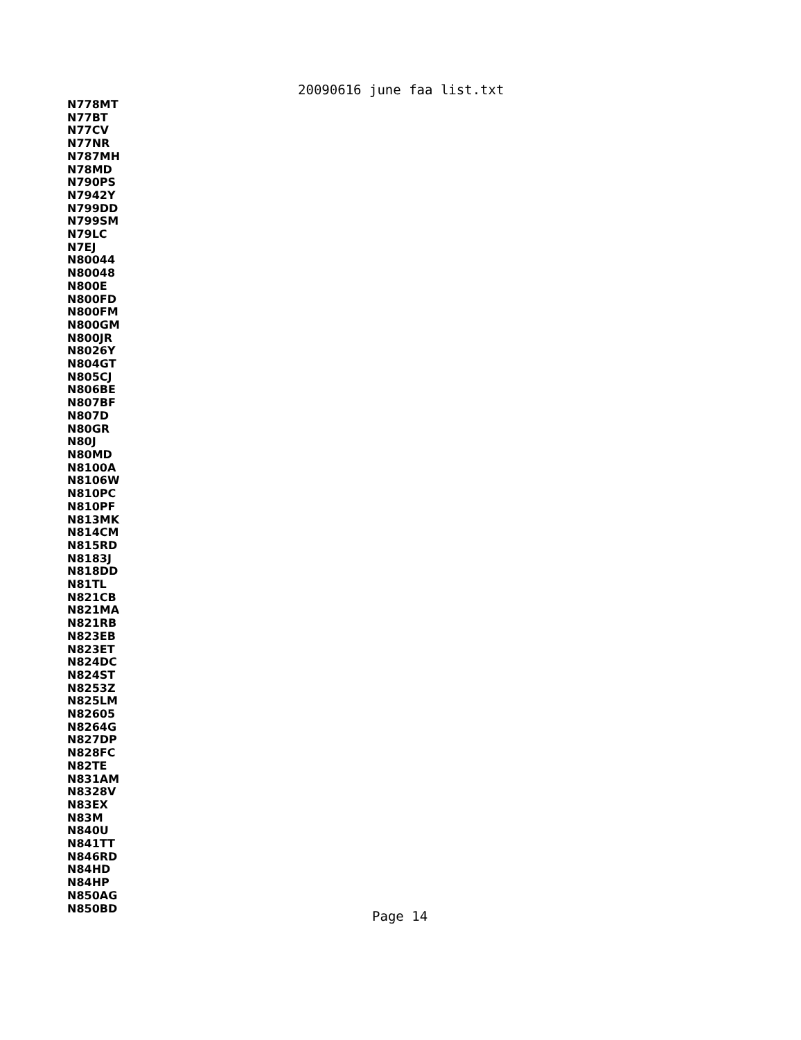20090616 june faa list.txt
N778MT
N77BT
N77CV
N77NR
N787MH
N78MD
N790PS
N7942Y
N799DD
N799SM
N79LC
N7EJ
N80044
N80048
N800E
N800FD
N800FM
N800GM
N800JR
N8026Y
N804GT
N805CJ
N806BE
N807BF
N807D
N80GR
N80J
N80MD
N8100A
N8106W
N810PC
N810PF
N813MK
N814CM
N815RD
N8183J
N818DD
N81TL
N821CB
N821MA
N821RB
N823EB
N823ET
N824DC
N824ST
N8253Z
N825LM
N82605
N8264G
N827DP
N828FC
N82TE
N831AM
N8328V
N83EX
N83M
N840U
N841TT
N846RD
N84HD
N84HP
N850AG
N850BD
Page 14